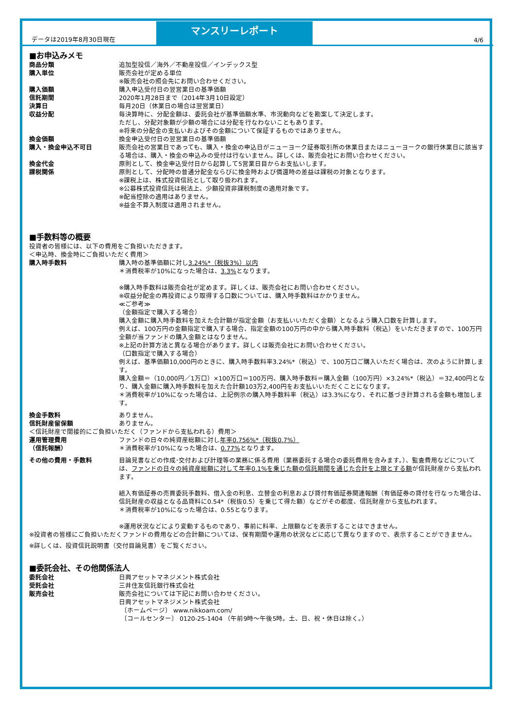データは2019年8月30日現在 4/6
マンスリーレポート
■お申込みメモ
| 商品分類 | 追加型投信／海外／不動産投信／インデックス型 |
| 購入単位 | 販売会社が定める単位 ※販売会社の照会先にお問い合わせください。 |
| 購入価額 | 購入申込受付日の翌営業日の基準価額 |
| 信託期間 | 2020年1月28日まで（2014年3月10日設定） |
| 決算日 | 毎月20日（休業日の場合は翌営業日） |
| 収益分配 | 毎決算時に、分配金額は、委託会社が基準価額水準、市況動向などを勘案して決定します。 ただし、分配対象額が少額の場合には分配を行なわないこともあります。 ※将来の分配金の支払いおよびその金額について保証するものではありません。 |
| 換金価額 | 換金申込受付日の翌営業日の基準価額 |
| 購入・換金申込不可日 | 販売会社の営業日であっても、購入・換金の申込日がニューヨーク証券取引所の休業日またはニューヨークの銀行休業日に該当する場合は、購入・換金の申込みの受付は行ないません。詳しくは、販売会社にお問い合わせください。 |
| 換金代金 | 原則として、換金申込受付日から起算して5営業日目からお支払いします。 |
| 課税関係 | 原則として、分配時の普通分配金ならびに換金時および償還時の差益は課税の対象となります。 ※課税上は、株式投資信託として取り扱われます。 ※公募株式投資信託は税法上、少額投資非課税制度の適用対象です。 ※配当控除の適用はありません。 ※益金不算入制度は適用されません。 |
■手数料等の概要
投資者の皆様には、以下の費用をご負担いただきます。
＜申込時、換金時にご負担いただく費用＞
| 購入時手数料 | 購入時の基準価額に対し 3.24%*（税抜3%）以内 ＊消費税率が10%になった場合は、 3.3% となります。 ※購入時手数料は販売会社が定めます。詳しくは、販売会社にお問い合わせください。 ※収益分配金の再投資により取得する口数については、購入時手数料はかかりません。 ≪ご参考≫ （金額指定で購入する場合） 購入金額に購入時手数料を加えた合計額が指定金額（お支払いいただく金額）となるよう購入口数を計算します。 例えば、100万円の金額指定で購入する場合、指定金額の100万円の中から購入時手数料（税込）をいただきますので、100万円全額が当ファンドの購入金額とはなりません。 ※上記の計算方法と異なる場合があります。詳しくは販売会社にお問い合わせください。 （口数指定で購入する場合） 例えば、基準価額10,000円のときに、購入時手数料率3.24%*（税込）で、100万口ご購入いただく場合は、次のように計算します。 購入金額＝（10,000円／1万口）×100万口＝100万円、購入時手数料＝購入金額（100万円）×3.24%*（税込）＝32,400円となり、購入金額に購入時手数料を加えた合計額103万2,400円をお支払いいただくことになります。 ＊消費税率が10%になった場合は、上記例示の購入時手数料率（税込）は3.3%になり、それに基づき計算される金額も増加します。 |
| 換金手数料 | ありません。 |
| 信託財産留保額 | ありません。 |
| ＜信託財産で間接的にご負担いただく（ファンドから支払われる）費用＞ | |
| 運用管理費用 （信託報酬） | ファンドの日々の純資産総額に対し 年率0.756%*（税抜0.7%） ＊消費税率が10%になった場合は、 0.77% となります。 |
| その他の費用・手数料 | 目論見書などの作成･交付および計理等の業務に係る費用（業務委託する場合の委託費用を含みます。）、監査費用などについては、 ファンドの日々の純資産総額に対して年率0.1%を乗じた額の信託期間を通じた合計を上限とする額 が信託財産から支払われます。 組入有価証券の売買委託手数料、借入金の利息、立替金の利息および貸付有価証券関連報酬（有価証券の貸付を行なった場合は、信託財産の収益となる品貸料に0.54*（税抜0.5）を乗じて得た額）などがその都度、信託財産から支払われます。 ＊消費税率が10%になった場合は、0.55となります。 ※運用状況などにより変動するものであり、事前に料率、上限額などを表示することはできません。 |
※投資者の皆様にご負担いただくファンドの費用などの合計額については、保有期間や運用の状況などに応じて異なりますので、表示することができません。
※詳しくは、投資信託説明書（交付目論見書）をご覧ください。
■委託会社、その他関係法人
| 委託会社 | 日興アセットマネジメント株式会社 |
| 受託会社 | 三井住友信託銀行株式会社 |
| 販売会社 | 販売会社については下記にお問い合わせください。 日興アセットマネジメント株式会社 〔ホームページ〕 www.nikkoam.com/ 〔コールセンター〕 0120-25-1404 （午前9時～午後5時。土、日、祝・休日は除く。） |